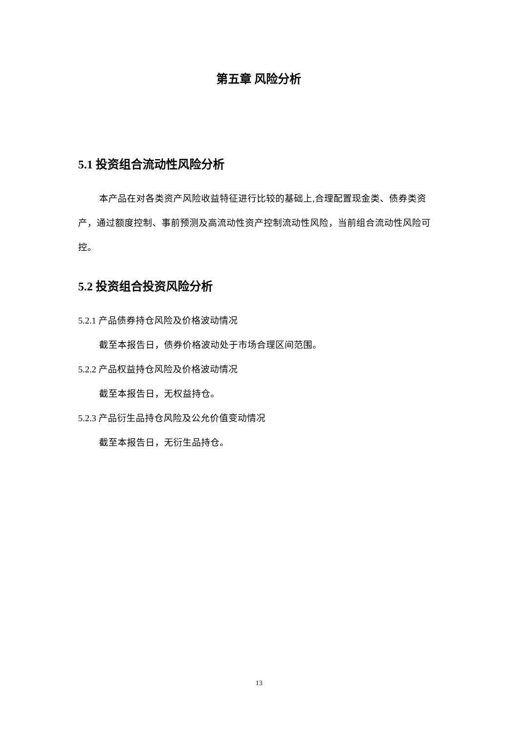第五章 风险分析
5.1 投资组合流动性风险分析
本产品在对各类资产风险收益特征进行比较的基础上,合理配置现金类、债券类资产，通过额度控制、事前预测及高流动性资产控制流动性风险，当前组合流动性风险可控。
5.2 投资组合投资风险分析
5.2.1 产品债券持仓风险及价格波动情况
截至本报告日，债券价格波动处于市场合理区间范围。
5.2.2 产品权益持仓风险及价格波动情况
截至本报告日，无权益持仓。
5.2.3 产品衍生品持仓风险及公允价值变动情况
截至本报告日，无衍生品持仓。
13